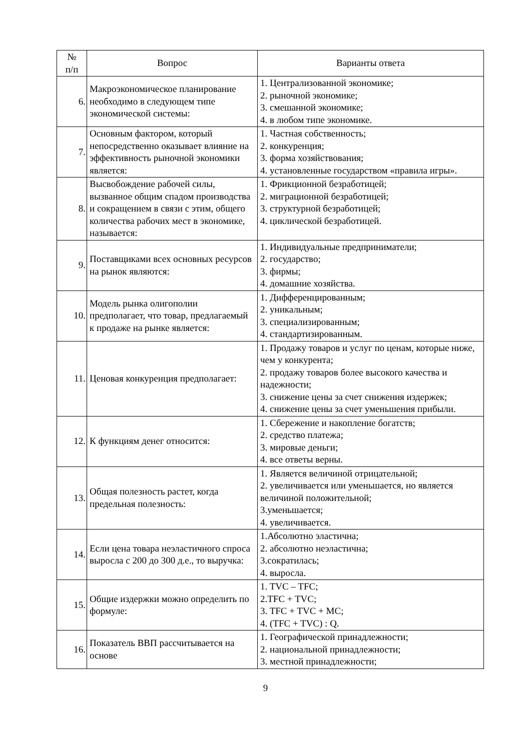| № п/п | Вопрос | Варианты ответа |
| --- | --- | --- |
| 6. | Макроэкономическое планирование необходимо в следующем типе экономической системы: | 1. Централизованной экономике; 2. рыночной экономике; 3. смешанной экономике; 4. в любом типе экономике. |
| 7. | Основным фактором, который непосредственно оказывает влияние на эффективность рыночной экономики является: | 1. Частная собственность; 2. конкуренция; 3. форма хозяйствования; 4. установленные государством «правила игры». |
| 8. | Высвобождение рабочей силы, вызванное общим спадом производства и сокращением в связи с этим, общего количества рабочих мест в экономике, называется: | 1. Фрикционной безработицей; 2. миграционной безработицей; 3. структурной безработицей; 4. циклической безработицей. |
| 9. | Поставщиками всех основных ресурсов на рынок являются: | 1. Индивидуальные предприниматели; 2. государство; 3. фирмы; 4. домашние хозяйства. |
| 10. | Модель рынка олигополии предполагает, что товар, предлагаемый к продаже на рынке является: | 1. Дифференцированным; 2. уникальным; 3. специализированным; 4. стандартизированным. |
| 11. | Ценовая конкуренция предполагает: | 1. Продажу товаров и услуг по ценам, которые ниже, чем у конкурента; 2. продажу товаров более высокого качества и надежности; 3. снижение цены за счет снижения издержек; 4. снижение цены за счет уменьшения прибыли. |
| 12. | К функциям денег относится: | 1. Сбережение и накопление богатств; 2. средство платежа; 3. мировые деньги; 4. все ответы верны. |
| 13. | Общая полезность растет, когда предельная полезность: | 1. Является величиной отрицательной; 2. увеличивается или уменьшается, но является величиной положительной; 3.уменьшается; 4. увеличивается. |
| 14. | Если цена товара неэластичного спроса выросла с 200 до 300 д.е., то выручка: | 1.Абсолютно эластична; 2. абсолютно неэластична; 3.сократилась; 4. выросла. |
| 15. | Общие издержки можно определить по формуле: | 1. TVC – TFC; 2.TFC + TVC; 3. TFC + TVC + MC; 4. (TFC + TVC) : Q. |
| 16. | Показатель ВВП рассчитывается на основе | 1. Географической принадлежности; 2. национальной принадлежности; 3. местной принадлежности; |
9